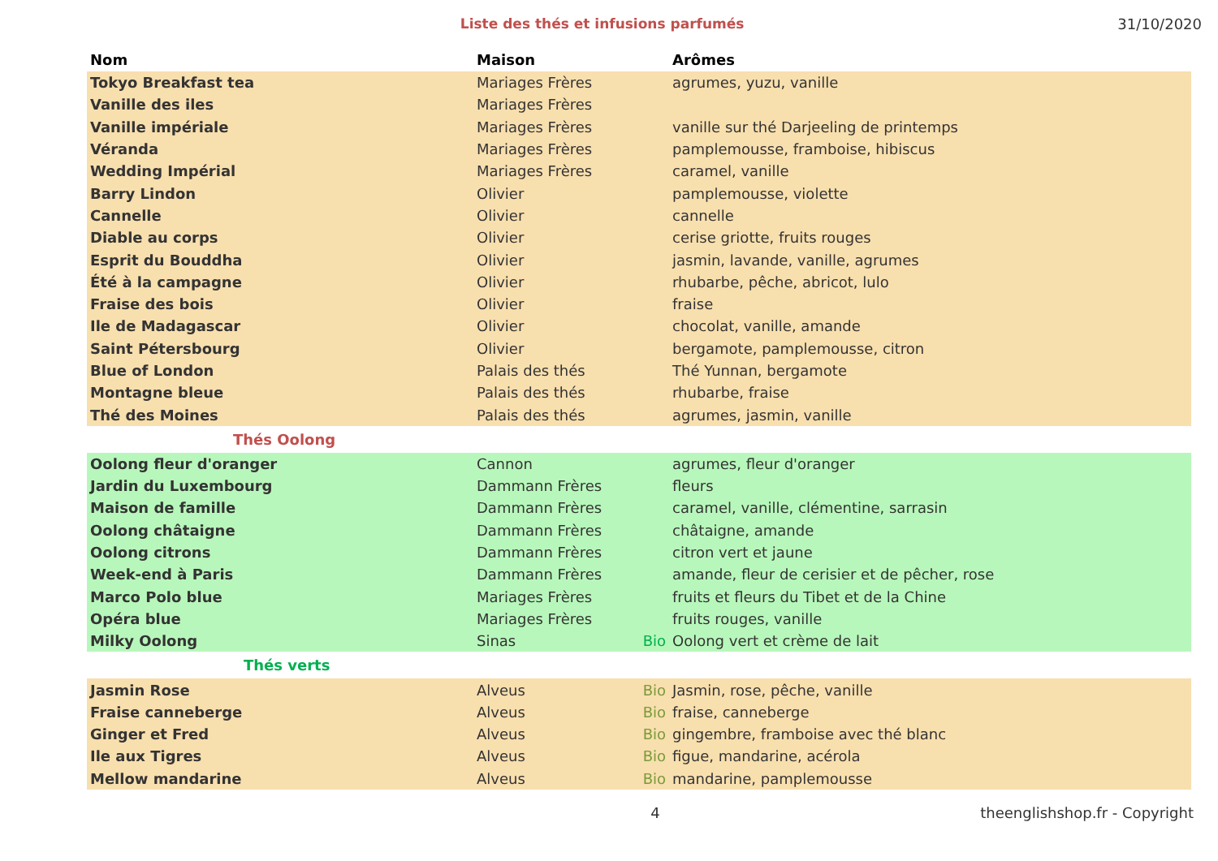Liste des thés et infusions parfumés
31/10/2020
| Nom | Maison | | Arômes |
| --- | --- | --- | --- |
| Tokyo Breakfast tea | Mariages Frères | | agrumes, yuzu, vanille |
| Vanille des iles | Mariages Frères | | |
| Vanille impériale | Mariages Frères | | vanille sur thé Darjeeling de printemps |
| Véranda | Mariages Frères | | pamplemousse, framboise, hibiscus |
| Wedding Impérial | Mariages Frères | | caramel, vanille |
| Barry Lindon | Olivier | | pamplemousse, violette |
| Cannelle | Olivier | | cannelle |
| Diable au corps | Olivier | | cerise griotte, fruits rouges |
| Esprit du Bouddha | Olivier | | jasmin, lavande, vanille, agrumes |
| Été à la campagne | Olivier | | rhubarbe, pêche, abricot, lulo |
| Fraise des bois | Olivier | | fraise |
| Ile de Madagascar | Olivier | | chocolat, vanille, amande |
| Saint Pétersbourg | Olivier | | bergamote, pamplemousse, citron |
| Blue of London | Palais des thés | | Thé Yunnan, bergamote |
| Montagne bleue | Palais des thés | | rhubarbe, fraise |
| Thé des Moines | Palais des thés | | agrumes, jasmin, vanille |
| Thés Oolong | | | |
| Oolong fleur d'oranger | Cannon | | agrumes, fleur d'oranger |
| Jardin du Luxembourg | Dammann Frères | | fleurs |
| Maison de famille | Dammann Frères | | caramel, vanille, clémentine, sarrasin |
| Oolong châtaigne | Dammann Frères | | châtaigne, amande |
| Oolong citrons | Dammann Frères | | citron vert et jaune |
| Week-end à Paris | Dammann Frères | | amande, fleur de cerisier et de pêcher, rose |
| Marco Polo blue | Mariages Frères | | fruits et fleurs du Tibet et de la Chine |
| Opéra blue | Mariages Frères | | fruits rouges, vanille |
| Milky Oolong | Sinas | Bio | Oolong vert et crème de lait |
| Thés verts | | | |
| Jasmin Rose | Alveus | Bio | Jasmin, rose, pêche, vanille |
| Fraise canneberge | Alveus | Bio | fraise, canneberge |
| Ginger et Fred | Alveus | Bio | gingembre, framboise avec thé blanc |
| Ile aux Tigres | Alveus | Bio | figue, mandarine, acérola |
| Mellow mandarine | Alveus | Bio | mandarine, pamplemousse |
4 theenglishshop.fr - Copyright